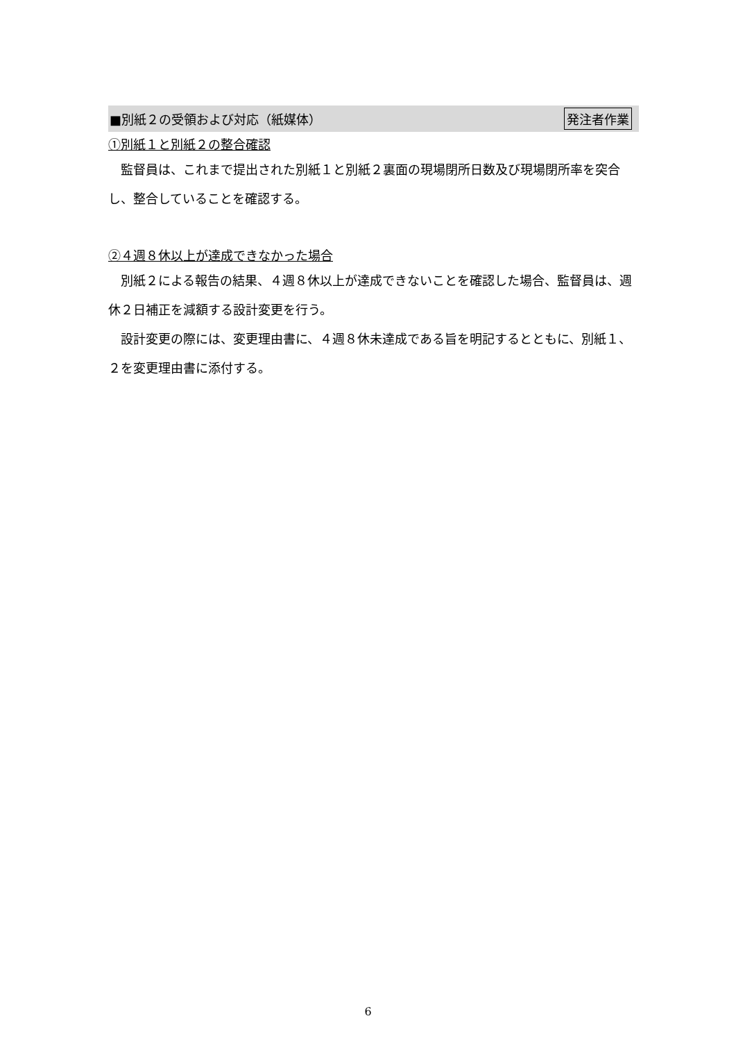■別紙２の受領および対応（紙媒体） 発注者作業
①別紙１と別紙２の整合確認
 監督員は、これまで提出された別紙１と別紙２裏面の現場閉所日数及び現場閉所率を突合し、整合していることを確認する。
②４週８休以上が達成できなかった場合
 別紙２による報告の結果、４週８休以上が達成できないことを確認した場合、監督員は、週休２日補正を減額する設計変更を行う。
 設計変更の際には、変更理由書に、４週８休未達成である旨を明記するとともに、別紙１、２を変更理由書に添付する。
6